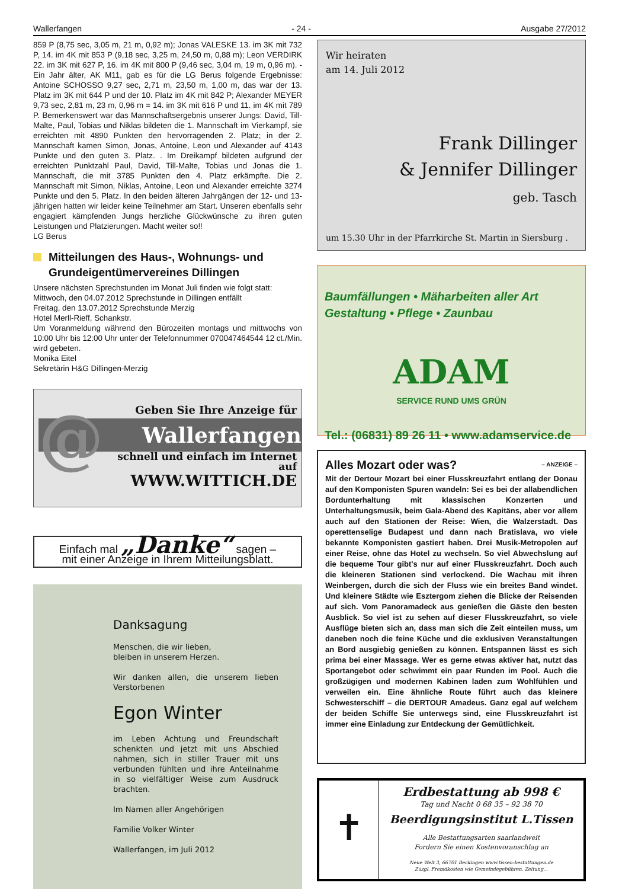Wallerfangen - 24 - Ausgabe 27/2012
859 P (8,75 sec, 3,05 m, 21 m, 0,92 m); Jonas VALESKE 13. im 3K mit 732 P, 14. im 4K mit 853 P (9,18 sec, 3,25 m, 24,50 m, 0,88 m); Leon VERDIRK 22. im 3K mit 627 P, 16. im 4K mit 800 P (9,46 sec, 3,04 m, 19 m, 0,96 m). - Ein Jahr älter, AK M11, gab es für die LG Berus folgende Ergebnisse: Antoine SCHOSSO 9,27 sec, 2,71 m, 23,50 m, 1,00 m, das war der 13. Platz im 3K mit 644 P und der 10. Platz im 4K mit 842 P; Alexander MEYER 9,73 sec, 2,81 m, 23 m, 0,96 m = 14. im 3K mit 616 P und 11. im 4K mit 789 P. Bemerkenswert war das Mannschaftsergebnis unserer Jungs: David, Till-Malte, Paul, Tobias und Niklas bildeten die 1. Mannschaft im Vierkampf, sie erreichten mit 4890 Punkten den hervorragenden 2. Platz; in der 2. Mannschaft kamen Simon, Jonas, Antoine, Leon und Alexander auf 4143 Punkte und den guten 3. Platz. . Im Dreikampf bildeten aufgrund der erreichten Punktzahl Paul, David, Till-Malte, Tobias und Jonas die 1. Mannschaft, die mit 3785 Punkten den 4. Platz erkämpfte. Die 2. Mannschaft mit Simon, Niklas, Antoine, Leon und Alexander erreichte 3274 Punkte und den 5. Platz. In den beiden älteren Jahrgängen der 12- und 13-jährigen hatten wir leider keine Teilnehmer am Start. Unseren ebenfalls sehr engagiert kämpfenden Jungs herzliche Glückwünsche zu ihren guten Leistungen und Platzierungen. Macht weiter so!!
LG Berus
Mitteilungen des Haus-, Wohnungs- und Grundeigentümervereines Dillingen
Unsere nächsten Sprechstunden im Monat Juli finden wie folgt statt:
Mittwoch, den 04.07.2012 Sprechstunde in Dillingen entfällt
Freitag, den 13.07.2012 Sprechstunde Merzig
Hotel Merll-Rieff, Schankstr.
Um Voranmeldung während den Bürozeiten montags und mittwochs von 10:00 Uhr bis 12:00 Uhr unter der Telefonnummer 070047464544 12 ct./Min. wird gebeten.
Monika Eitel
Sekretärin H&G Dillingen-Merzig
@
Geben Sie Ihre Anzeige für
Wallerfangen
schnell und einfach im Internet auf
WWW.WITTICH.DE
Einfach mal „Danke“ sagen –
mit einer Anzeige in Ihrem Mitteilungsblatt.
Danksagung
Menschen, die wir lieben,
bleiben in unserem Herzen.
Wir danken allen, die unserem lieben Verstorbenen
Egon Winter
im Leben Achtung und Freundschaft schenkten und jetzt mit uns Abschied nahmen, sich in stiller Trauer mit uns verbunden fühlten und ihre Anteilnahme in so vielfältiger Weise zum Ausdruck brachten.
Im Namen aller Angehörigen
Familie Volker Winter
Wallerfangen, im Juli 2012
Wir heiraten
am 14. Juli 2012
Frank Dillinger
& Jennifer Dillinger
geb. Tasch
um 15.30 Uhr in der Pfarrkirche St. Martin in Siersburg .
Baumfällungen • Mäharbeiten aller Art
Gestaltung • Pflege • Zaunbau
ADAM
SERVICE RUND UMS GRÜN
Tel.: (06831) 89 26 11 • www.adamservice.de
Alles Mozart oder was? – ANZEIGE –
Mit der Dertour Mozart bei einer Flusskreuzfahrt entlang der Donau auf den Komponisten Spuren wandeln: Sei es bei der allabendlichen Bordunterhaltung mit klassischen Konzerten und Unterhaltungsmusik, beim Gala-Abend des Kapitäns, aber vor allem auch auf den Stationen der Reise: Wien, die Walzerstadt. Das operettenselige Budapest und dann nach Bratislava, wo viele bekannte Komponisten gastiert haben. Drei Musik-Metropolen auf einer Reise, ohne das Hotel zu wechseln. So viel Abwechslung auf die bequeme Tour gibt's nur auf einer Flusskreuzfahrt. Doch auch die kleineren Stationen sind verlockend. Die Wachau mit ihren Weinbergen, durch die sich der Fluss wie ein breites Band windet. Und kleinere Städte wie Esztergom ziehen die Blicke der Reisenden auf sich. Vom Panoramadeck aus genießen die Gäste den besten Ausblick. So viel ist zu sehen auf dieser Flusskreuzfahrt, so viele Ausflüge bieten sich an, dass man sich die Zeit einteilen muss, um daneben noch die feine Küche und die exklusiven Veranstaltungen an Bord ausgiebig genießen zu können. Entspannen lässt es sich prima bei einer Massage. Wer es gerne etwas aktiver hat, nutzt das Sportangebot oder schwimmt ein paar Runden im Pool. Auch die großzügigen und modernen Kabinen laden zum Wohlfühlen und verweilen ein. Eine ähnliche Route führt auch das kleinere Schwesterschiff – die DERTOUR Amadeus. Ganz egal auf welchem der beiden Schiffe Sie unterwegs sind, eine Flusskreuzfahrt ist immer eine Einladung zur Entdeckung der Gemütlichkeit.
✝
Erdbestattung ab 998 €
Tag und Nacht 0 68 35 – 92 38 70
Beerdigungsinstitut L.Tissen
Alle Bestattungsarten saarlandweit
Fordern Sie einen Kostenvoranschlag an
Neue Welt 3, 66701 Beckingen www.tissen-bestattungen.de
Zuzgl. Fremdkosten wie Gemeindegebühren, Zeitung...